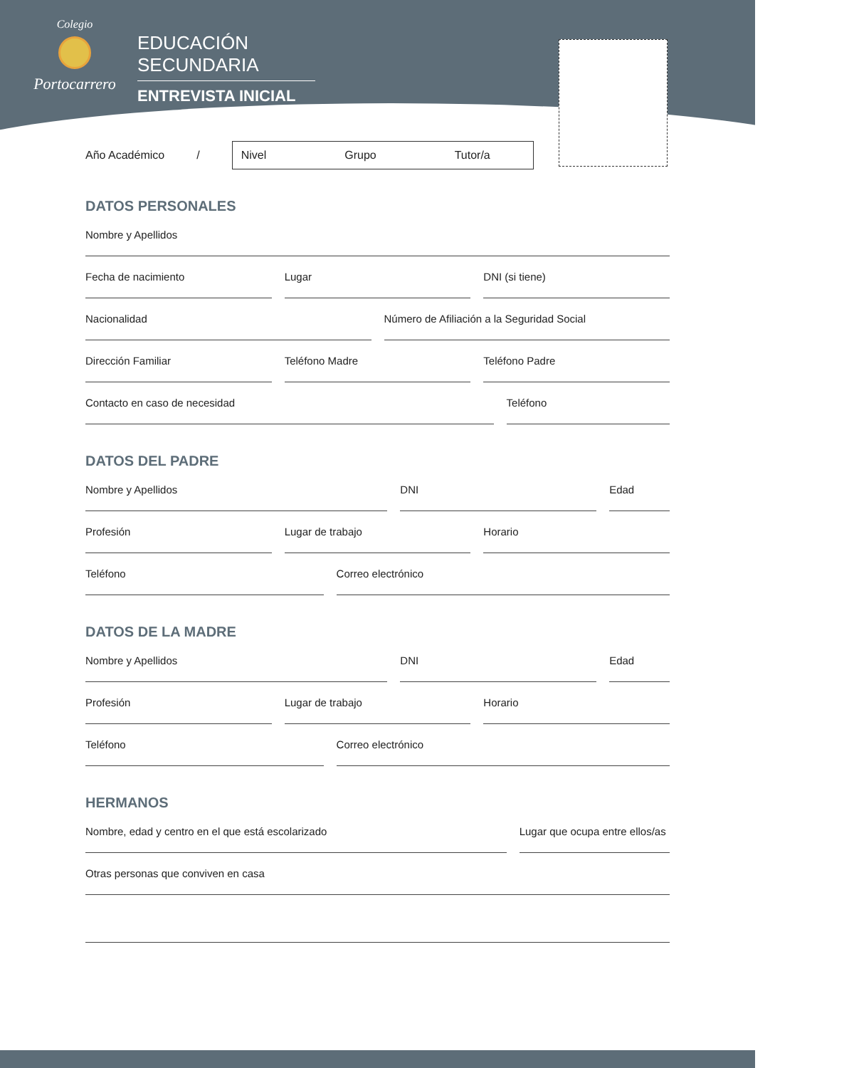Colegio
Portocarrero
EDUCACIÓN SECUNDARIA
ENTREVISTA INICIAL
Año Académico /
Nivel Grupo Tutor/a
DATOS PERSONALES
Nombre y Apellidos
Fecha de nacimiento Lugar DNI (si tiene)
Nacionalidad Número de Afiliación a la Seguridad Social
Dirección Familiar Teléfono Madre Teléfono Padre
Contacto en caso de necesidad Teléfono
DATOS DEL PADRE
Nombre y Apellidos DNI Edad
Profesión Lugar de trabajo Horario
Teléfono Correo electrónico
DATOS DE LA MADRE
Nombre y Apellidos DNI Edad
Profesión Lugar de trabajo Horario
Teléfono Correo electrónico
HERMANOS
Nombre, edad y centro en el que está escolarizado
Lugar que ocupa entre ellos/as
Otras personas que conviven en casa